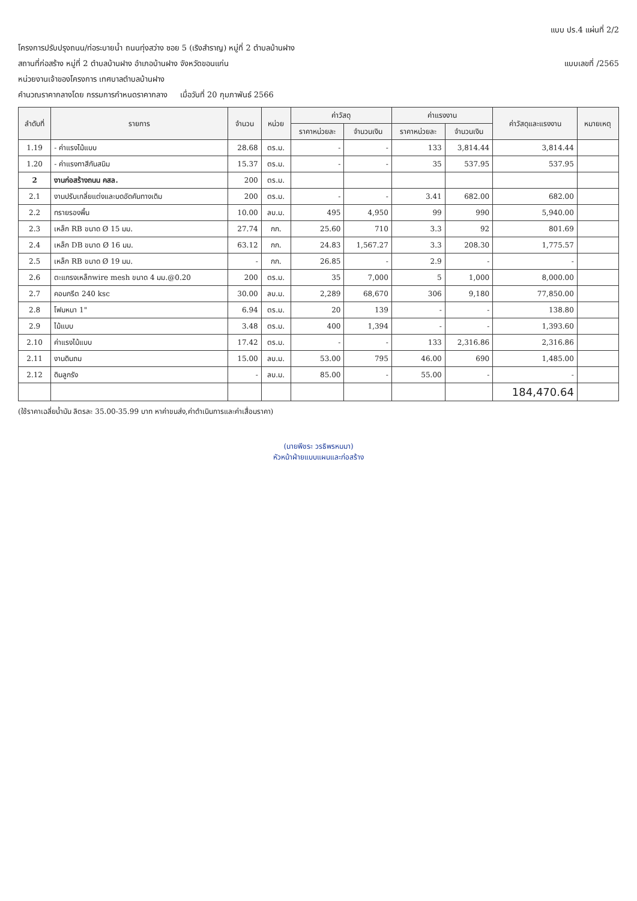แบบ ปร.4 แผ่นที่ 2/2
โครงการปรับปรุงถนน/ท่อระบายน้ำ ถนนทุ่งสว่าง ซอย 5 (เริงสำราญ) หมู่ที่ 2 ตำบลบ้านฝาง
สถานที่ก่อสร้าง หมู่ที่ 2 ตำบลบ้านฝาง อำเภอบ้านฝาง จังหวัดขอนแก่น แบบเลขที่ /2565
หน่วยงานเจ้าของโครงการ เทศบาลตำบลบ้านฝาง
คำนวณราคากลางโดย กรรมการกำหนดราคากลาง เมื่อวันที่ 20 กุมภาพันธ์ 2566
| ลำดับที่ | รายการ | จำนวน | หน่วย | ค่าวัสดุ | | ค่าแรงงาน | | ค่าวัสดุและแรงงาน | หมายเหตุ |
| --- | --- | --- | --- | --- | --- | --- | --- | --- | --- |
| | | | | ราคาหน่วยละ | จำนวนเงิน | ราคาหน่วยละ | จำนวนเงิน | | |
| 1.19 | - ค่าแรงไม้แบบ | 28.68 | ตร.ม. | - | - | 133 | 3,814.44 | 3,814.44 | |
| 1.20 | - ค่าแรงทาสีกันสนิม | 15.37 | ตร.ม. | - | - | 35 | 537.95 | 537.95 | |
| 2 | งานก่อสร้างถนน คสล. | 200 | ตร.ม. | | | | | | |
| 2.1 | งานปรับเกลี่ยแต่งและบดอัดคันทางเดิม | 200 | ตร.ม. | - | - | 3.41 | 682.00 | 682.00 | |
| 2.2 | ทรายรองพื้น | 10.00 | ลบ.ม. | 495 | 4,950 | 99 | 990 | 5,940.00 | |
| 2.3 | เหล็ก RB ขนาด Ø 15 มม. | 27.74 | กก. | 25.60 | 710 | 3.3 | 92 | 801.69 | |
| 2.4 | เหล็ก DB ขนาด Ø 16 มม. | 63.12 | กก. | 24.83 | 1,567.27 | 3.3 | 208.30 | 1,775.57 | |
| 2.5 | เหล็ก RB ขนาด Ø 19 มม. | - | กก. | 26.85 | - | 2.9 | - | - | |
| 2.6 | ตะแกรงเหล็กwire mesh ขนาด 4 มม.@0.20 | 200 | ตร.ม. | 35 | 7,000 | 5 | 1,000 | 8,000.00 | |
| 2.7 | คอนกรีต 240 ksc | 30.00 | ลบ.ม. | 2,289 | 68,670 | 306 | 9,180 | 77,850.00 | |
| 2.8 | โฟมหนา 1" | 6.94 | ตร.ม. | 20 | 139 | - | - | 138.80 | |
| 2.9 | ไม้แบบ | 3.48 | ตร.ม. | 400 | 1,394 | - | - | 1,393.60 | |
| 2.10 | ค่าแรงไม้แบบ | 17.42 | ตร.ม. | - | - | 133 | 2,316.86 | 2,316.86 | |
| 2.11 | งานดินถม | 15.00 | ลบ.ม. | 53.00 | 795 | 46.00 | 690 | 1,485.00 | |
| 2.12 | ดินลูกรัง | - | ลบ.ม. | 85.00 | - | 55.00 | - | - | |
| | | | | | | | | 184,470.64 | |
(ใช้ราคาเฉลี่ยน้ำมัน ลิตรละ 35.00-35.99 บาท หาค่าขนส่ง,ค่าดำเนินการและค่าเสื่อมราคา)
(นายพีชระ วรธิพรหมมา)
หัวหน้าฝ่ายแบบแผนและก่อสร้าง